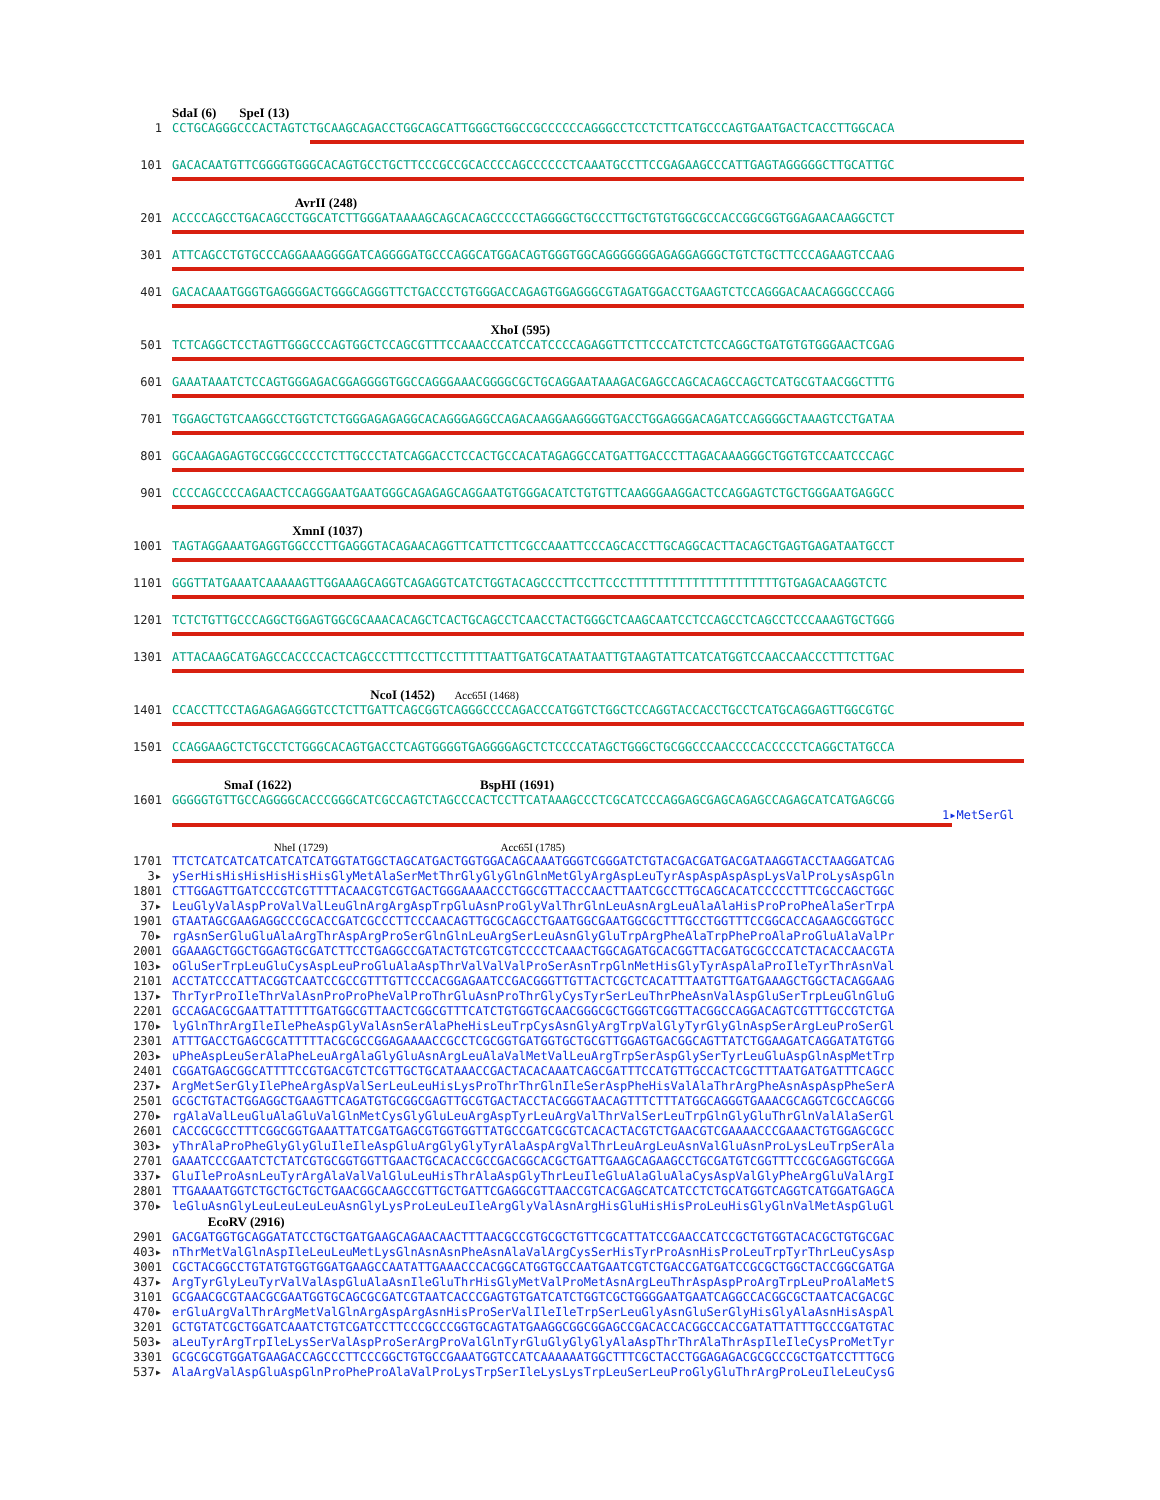SdaI (6) SpeI (13)
1 CCTGCAGGGCCCACTAGTCTGCAAGCAGACCTGGCAGCATTGGGCTGGCCGCCCCCCAGGGCCTCCTCTTCATGCCCAGTGAATGACTCACCTTGGCACA
101 GACACAATGTTCGGGGTGGGCACAGTGCCTGCTTCCCGCCGCACCCCAGCCCCCCTCAAATGCCTTCCGAGAAGCCCATTGAGTAGGGGGCTTGCATTGC
AvrII (248)
201 ACCCCAGCCTGACAGCCTGGCATCTTGGGATAAAAGCAGCACAGCCCCCTAGGGGCTGCCCTTGCTGTGTGGCGCCACCGGCGGTGGAGAACAAGGCTCT
301 ATTCAGCCTGTGCCCAGGAAAGGGGATCAGGGGATGCCCAGGCATGGACAGTGGGTGGCAGGGGGGGAGAGGAGGGCTGTCTGCTTCCCAGAAGTCCAAG
401 GACACAAATGGGTGAGGGGACTGGGCAGGGTTCTGACCCTGTGGGACCAGAGTGGAGGGCGTAGATGGACCTGAAGTCTCCAGGGACAACAGGGCCCAGG
XhoI (595)
501 TCTCAGGCTCCTAGTTGGGCCCAGTGGCTCCAGCGTTTCCAAACCCATCCATCCCCAGAGGTTCTTCCCATCTCTCCAGGCTGATGTGTGGGAACTCGAG
601 GAAATAAATCTCCAGTGGGAGACGGAGGGGTGGCCAGGGAAACGGGGCGCTGCAGGAATAAAGACGAGCCAGCACAGCCAGCTCATGCGTAACGGCTTTG
701 TGGAGCTGTCAAGGCCTGGTCTCTGGGAGAGAGGCACAGGGAGGCCAGACAAGGAAGGGGTGACCTGGAGGGACAGATCCAGGGGCTAAAGTCCTGATAA
801 GGCAAGAGAGTGCCGGCCCCCTCTTGCCCTATCAGGACCTCCACTGCCACATAGAGGCCATGATTGACCCTTAGACAAAGGGCTGGTGTCCAATCCCAGC
901 CCCCAGCCCCAGAACTCCAGGGAATGAATGGGCAGAGAGCAGGAATGTGGGACATCTGTGTTCAAGGGAAGGACTCCAGGAGTCTGCTGGGAATGAGGCC
XmnI (1037)
1001 TAGTAGGAAATGAGGTGGCCCTTGAGGGTACAGAACAGGTTCATTCTTCGCCAAATTCCCAGCACCTTGCAGGCACTTACAGCTGAGTGAGATAATGCCT
1101 GGGTTATGAAATCAAAAAGTTGGAAAGCAGGTCAGAGGTCATCTGGTACAGCCCTTCCTTCCCTTTTTTTTTTTTTTTTTTTTTGTGAGACAAGGTCTC
1201 TCTCTGTTGCCCAGGCTGGAGTGGCGCAAACACAGCTCACTGCAGCCTCAACCTACTGGGCTCAAGCAATCCTCCAGCCTCAGCCTCCCAAAGTGCTGGG
1301 ATTACAAGCATGAGCCACCCCACTCAGCCCTTTCCTTCCTTTTTAATTGATGCATAATAATTGTAAGTATTCATCATGGTCCAACCAACCCTTTCTTGAC
NcoI (1452) Acc65I (1468)
1401 CCACCTTCCTAGAGAGAGGGTCCTCTTGATTCAGCGGTCAGGGCCCCAGACCCATGGTCTGGCTCCAGGTACCACCTGCCTCATGCAGGAGTTGGCGTGC
1501 CCAGGAAGCTCTGCCTCTGGGCACAGTGACCTCAGTGGGGTGAGGGGAGCTCTCCCCATAGCTGGGCTGCGGCCCAACCCCACCCCCTCAGGCTATGCCA
SmaI (1622) BspHI (1691)
1601 GGGGGTGTTGCCAGGGGCACCCGGGCATCGCCAGTCTAGCCCACTCCTTCATAAAGCCCTCGCATCCCAGGAGCGAGCAGAGCCAGAGCATCATGAGCGG
1▸MetSerGl
NheI (1729) Acc65I (1785)
1701 TTCTCATCATCATCATCATCATGGTATGGCTAGCATGACTGGTGGACAGCAAATGGGTCGGGATCTGTACGACGATGACGATAAGGTACCTAAGGATCAG
3▸ ySerHisHisHisHisHisHisGlyMetAlaSerMetThrGlyGlyGlnGlnMetGlyArgAspLeuTyrAspAspAspAspLysValProLysAspGln
1801 CTTGGAGTTGATCCCGTCGTTTTACAACGTCGTGACTGGGAAAACCCTGGCGTTACCCAACTTAATCGCCTTGCAGCACATCCCCCTTTCGCCAGCTGGC
37▸ LeuGlyValAspProValValLeuGlnArgArgAspTrpGluAsnProGlyValThrGlnLeuAsnArgLeuAlaAlaHisProProPheAlaSerTrpA
1901 GTAATAGCGAAGAGGCCCGCACCGATCGCCCTTCCCAACAGTTGCGCAGCCTGAATGGCGAATGGCGCTTTGCCTGGTTTCCGGCACCAGAAGCGGTGCC
70▸ rgAsnSerGluGluAlaArgThrAspArgProSerGlnGlnLeuArgSerLeuAsnGlyGluTrpArgPheAlaTrpPheProAlaProGluAlaValPr
2001 GGAAAGCTGGCTGGAGTGCGATCTTCCTGAGGCCGATACTGTCGTCGTCCCCTCAAACTGGCAGATGCACGGTTACGATGCGCCCATCTACACCAACGTA
103▸ oGluSerTrpLeuGluCysAspLeuProGluAlaAspThrValValValProSerAsnTrpGlnMetHisGlyTyrAspAlaProIleTyrThrAsnVal
2101 ACCTATCCCATTACGGTCAATCCGCCGTTTGTTCCCACGGAGAATCCGACGGGTTGTTACTCGCTCACATTTAATGTTGATGAAAGCTGGCTACAGGAAG
137▸ ThrTyrProIleThrValAsnProProPheValProThrGluAsnProThrGlyCysTyrSerLeuThrPheAsnValAspGluSerTrpLeuGlnGluG
2201 GCCAGACGCGAATTATTTTTGATGGCGTTAACTCGGCGTTTCATCTGTGGTGCAACGGGCGCTGGGTCGGTTACGGCCAGGACAGTCGTTTGCCGTCTGA
170▸ lyGlnThrArgIleIlePheAspGlyValAsnSerAlaPheHisLeuTrpCysAsnGlyArgTrpValGlyTyrGlyGlnAspSerArgLeuProSerGl
2301 ATTTGACCTGAGCGCATTTTTACGCGCCGGAGAAAACCGCCTCGCGGTGATGGTGCTGCGTTGGAGTGACGGCAGTTATCTGGAAGATCAGGATATGTGG
203▸ uPheAspLeuSerAlaPheLeuArgAlaGlyGluAsnArgLeuAlaValMetValLeuArgTrpSerAspGlySerTyrLeuGluAspGlnAspMetTrp
2401 CGGATGAGCGGCATTTTCCGTGACGTCTCGTTGCTGCATAAACCGACTACACAAATCAGCGATTTCCATGTTGCCACTCGCTTTAATGATGATTTCAGCC
237▸ ArgMetSerGlyIlePheArgAspValSerLeuLeuHisLysProThrThrGlnIleSerAspPheHisValAlaThrArgPheAsnAspAspPheSerA
2501 GCGCTGTACTGGAGGCTGAAGTTCAGATGTGCGGCGAGTTGCGTGACTACCTACGGGTAACAGTTTCTTTATGGCAGGGTGAAACGCAGGTCGCCAGCGG
270▸ rgAlaValLeuGluAlaGluValGlnMetCysGlyGluLeuArgAspTyrLeuArgValThrValSerLeuTrpGlnGlyGluThrGlnValAlaSerGl
2601 CACCGCGCCTTTCGGCGGTGAAATTATCGATGAGCGTGGTGGTTATGCCGATCGCGTCACACTACGTCTGAACGTCGAAAACCCGAAACTGTGGAGCGCC
303▸ yThrAlaProPheGlyGlyGluIleIleAspGluArgGlyGlyTyrAlaAspArgValThrLeuArgLeuAsnValGluAsnProLysLeuTrpSerAla
2701 GAAATCCCGAATCTCTATCGTGCGGTGGTTGAACTGCACACCGCCGACGGCACGCTGATTGAAGCAGAAGCCTGCGATGTCGGTTTCCGCGAGGTGCGGA
337▸ GluIleProAsnLeuTyrArgAlaValValGluLeuHisThrAlaAspGlyThrLeuIleGluAlaGluAlaCysAspValGlyPheArgGluValArgI
2801 TTGAAAATGGTCTGCTGCTGCTGAACGGCAAGCCGTTGCTGATTCGAGGCGTTAACCGTCACGAGCATCATCCTCTGCATGGTCAGGTCATGGATGAGCA
370▸ leGluAsnGlyLeuLeuLeuLeuAsnGlyLysProLeuLeuIleArgGlyValAsnArgHisGluHisHisProLeuHisGlyGlnValMetAspGluGl
EcoRV (2916)
2901 GACGATGGTGCAGGATATCCTGCTGATGAAGCAGAACAACTTTAACGCCGTGCGCTGTTCGCATTATCCGAACCATCCGCTGTGGTACACGCTGTGCGAC
403▸ nThrMetValGlnAspIleLeuLeuMetLysGlnAsnAsnPheAsnAlaValArgCysSerHisTyrProAsnHisProLeuTrpTyrThrLeuCysAsp
3001 CGCTACGGCCTGTATGTGGTGGATGAAGCCAATATTGAAACCCACGGCATGGTGCCAATGAATCGTCTGACCGATGATCCGCGCTGGCTACCGGCGATGA
437▸ ArgTyrGlyLeuTyrValValAspGluAlaAsnIleGluThrHisGlyMetValProMetAsnArgLeuThrAspAspProArgTrpLeuProAlaMetS
3101 GCGAACGCGTAACGCGAATGGTGCAGCGCGATCGTAATCACCCGAGTGTGATCATCTGGTCGCTGGGGAATGAATCAGGCCACGGCGCTAATCACGACGC
470▸ erGluArgValThrArgMetValGlnArgAspArgAsnHisProSerValIleIleTrpSerLeuGlyAsnGluSerGlyHisGlyAlaAsnHisAspAl
3201 GCTGTATCGCTGGATCAAATCTGTCGATCCTTCCCGCCCGGTGCAGTATGAAGGCGGCGGAGCCGACACCACGGCCACCGATATTATTTGCCCGATGTAC
503▸ aLeuTyrArgTrpIleLysSerValAspProSerArgProValGlnTyrGluGlyGlyGlyAlaAspThrThrAlaThrAspIleIleCysProMetTyr
3301 GCGCGCGTGGATGAAGACCAGCCCTTCCCGGCTGTGCCGAAATGGTCCATCAAAAAATGGCTTTCGCTACCTGGAGAGACGCGCCCGCTGATCCTTTGCG
537▸ AlaArgValAspGluAspGlnProPheProAlaValProLysTrpSerIleLysLysTrpLeuSerLeuProGlyGluThrArgProLeuIleLeuCysG